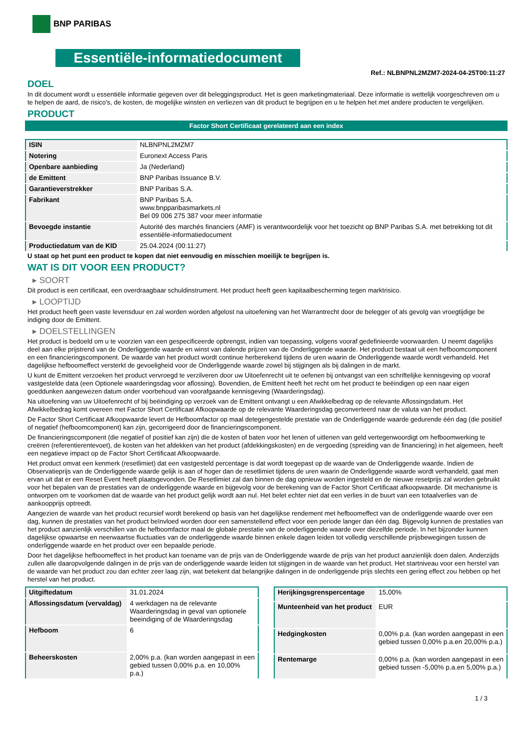BNP PARIBAS
Essentiële-informatiedocument
Ref.: NLBNPNL2MZM7-2024-04-25T00:11:27
DOEL
In dit document wordt u essentiële informatie gegeven over dit beleggingsproduct. Het is geen marketingmateriaal. Deze informatie is wettelijk voorgeschreven om u te helpen de aard, de risico's, de kosten, de mogelijke winsten en verliezen van dit product te begrijpen en u te helpen het met andere producten te vergelijken.
PRODUCT
Factor Short Certificaat gerelateerd aan een index
| ISIN | NLBNPNL2MZM7 |
| Notering | Euronext Access Paris |
| Openbare aanbieding | Ja (Nederland) |
| de Emittent | BNP Paribas Issuance B.V. |
| Garantieverstrekker | BNP Paribas S.A. |
| Fabrikant | BNP Paribas S.A. www.bnpparibasmarkets.nl Bel 09 006 275 387 voor meer informatie |
| Bevoegde instantie | Autorité des marchés financiers (AMF) is verantwoordelijk voor het toezicht op BNP Paribas S.A. met betrekking tot dit essentiële-informatiedocument |
| Productiedatum van de KID | 25.04.2024 (00:11:27) |
U staat op het punt een product te kopen dat niet eenvoudig en misschien moeilijk te begrijpen is.
WAT IS DIT VOOR EEN PRODUCT?
▸ SOORT
Dit product is een certificaat, een overdraagbaar schuldinstrument. Het product heeft geen kapitaalbescherming tegen marktrisico.
▸ LOOPTIJD
Het product heeft geen vaste levensduur en zal worden worden afgelost na uitoefening van het Warrantrecht door de belegger of als gevolg van vroegtijdige be indiging door de Emittent.
▸ DOELSTELLINGEN
Het product is bedoeld om u te voorzien van een gespecificeerde opbrengst, indien van toepassing, volgens vooraf gedefinieerde voorwaarden. U neemt dagelijks deel aan elke prijstrend van de Onderliggende waarde en winst van dalende prijzen van de Onderliggende waarde. Het product bestaat uit een hefboomcomponent en een financieringscomponent. De waarde van het product wordt continue herberekend tijdens de uren waarin de Onderliggende waarde wordt verhandeld. Het dagelijkse hefboomeffect versterkt de gevoeligheid voor de Onderliggende waarde zowel bij stijgingen als bij dalingen in de markt.
U kunt de Emittent verzoeken het product vervroegd te verzilveren door uw Uitoefenrecht uit te oefenen bij ontvangst van een schriftelijke kennisgeving op vooraf vastgestelde data (een Optionele waarderingsdag voor aflossing). Bovendien, de Emittent heeft het recht om het product te beëindigen op een naar eigen goeddunken aangewezen datum onder voorbehoud van voorafgaande kennisgeving (Waarderingsdag).
Na uitoefening van uw Uitoefenrecht of bij beëindiging op verzoek van de Emittent ontvangt u een Afwikkelbedrag op de relevante Aflossingsdatum. Het Afwikkelbedrag komt overeen met Factor Short Certificaat Afkoopwaarde op de relevante Waarderingsdag geconverteerd naar de valuta van het product.
De Factor Short Certificaat Afkoopwaarde levert de Hefboomfactor op maal detegengestelde prestatie van de Onderliggende waarde gedurende één dag (die positief of negatief (hefboomcomponent) kan zijn, gecorrigeerd door de financieringscomponent.
De financieringscomponent (die negatief of positief kan zijn) die de kosten of baten voor het lenen of uitlenen van geld vertegenwoordigt om hefboomwerking te creëren (referentierentevoet), de kosten van het afdekken van het product (afdekkingskosten) en de vergoeding (spreiding van de financiering) in het algemeen, heeft een negatieve impact op de Factor Short Certificaat Afkoopwaarde.
Het product omvat een kenmerk (resetlimiet) dat een vastgesteld percentage is dat wordt toegepast op de waarde van de Onderliggende waarde. Indien de Observatieprijs van de Onderliggende waarde gelijk is aan of hoger dan de resetlimiet tijdens de uren waarin de Onderliggende waarde wordt verhandeld, gaat men ervan uit dat er een Reset Event heeft plaatsgevonden. De Resetlimiet zal dan binnen de dag opnieuw worden ingesteld en de nieuwe resetprijs zal worden gebruikt voor het bepalen van de prestaties van de onderliggende waarde en bijgevolg voor de berekening van de Factor Short Certificaat afkoopwaarde. Dit mechanisme is ontworpen om te voorkomen dat de waarde van het product gelijk wordt aan nul. Het belet echter niet dat een verlies in de buurt van een totaalverlies van de aankoopprijs optreedt.
Aangezien de waarde van het product recursief wordt berekend op basis van het dagelijkse rendement met hefboomeffect van de onderliggende waarde over een dag, kunnen de prestaties van het product beïnvloed worden door een samenstellend effect voor een periode langer dan één dag. Bijgevolg kunnen de prestaties van het product aanzienlijk verschillen van de hefboomfactor maal de globale prestatie van de onderliggende waarde over diezelfde periode. In het bijzonder kunnen dagelijkse opwaartse en neerwaartse fluctuaties van de onderliggende waarde binnen enkele dagen leiden tot volledig verschillende prijsbewegingen tussen de onderliggende waarde en het product over een bepaalde periode.
Door het dagelijkse hefboomeffect in het product kan toename van de prijs van de Onderliggende waarde de prijs van het product aanzienlijk doen dalen. Anderzijds zullen alle daaropvolgende dalingen in de prijs van de onderliggende waarde leiden tot stijgingen in de waarde van het product. Het startniveau voor een herstel van de waarde van het product zou dan echter zeer laag zijn, wat betekent dat belangrijke dalingen in de onderliggende prijs slechts een gering effect zou hebben op het herstel van het product.
| Uitgiftedatum | 31.01.2024 |
| Aflossingsdatum (vervaldag) | 4 werkdagen na de relevante Waarderingsdag in geval van optionele beeindiging of de Waarderingsdag |
| Hefboom | 6 |
| Beheerskosten | 2,00% p.a. (kan worden aangepast in een gebied tussen 0,00% p.a. en 10,00% p.a.) |
| Herijkingsgrenspercentage | 15,00% |
| Munteenheid van het product | EUR |
| Hedgingkosten | 0,00% p.a. (kan worden aangepast in een gebied tussen 0,00% p.a.en 20,00% p.a.) |
| Rentemarge | 0,00% p.a. (kan worden aangepast in een gebied tussen -5,00% p.a.en 5,00% p.a.) |
1 / 3